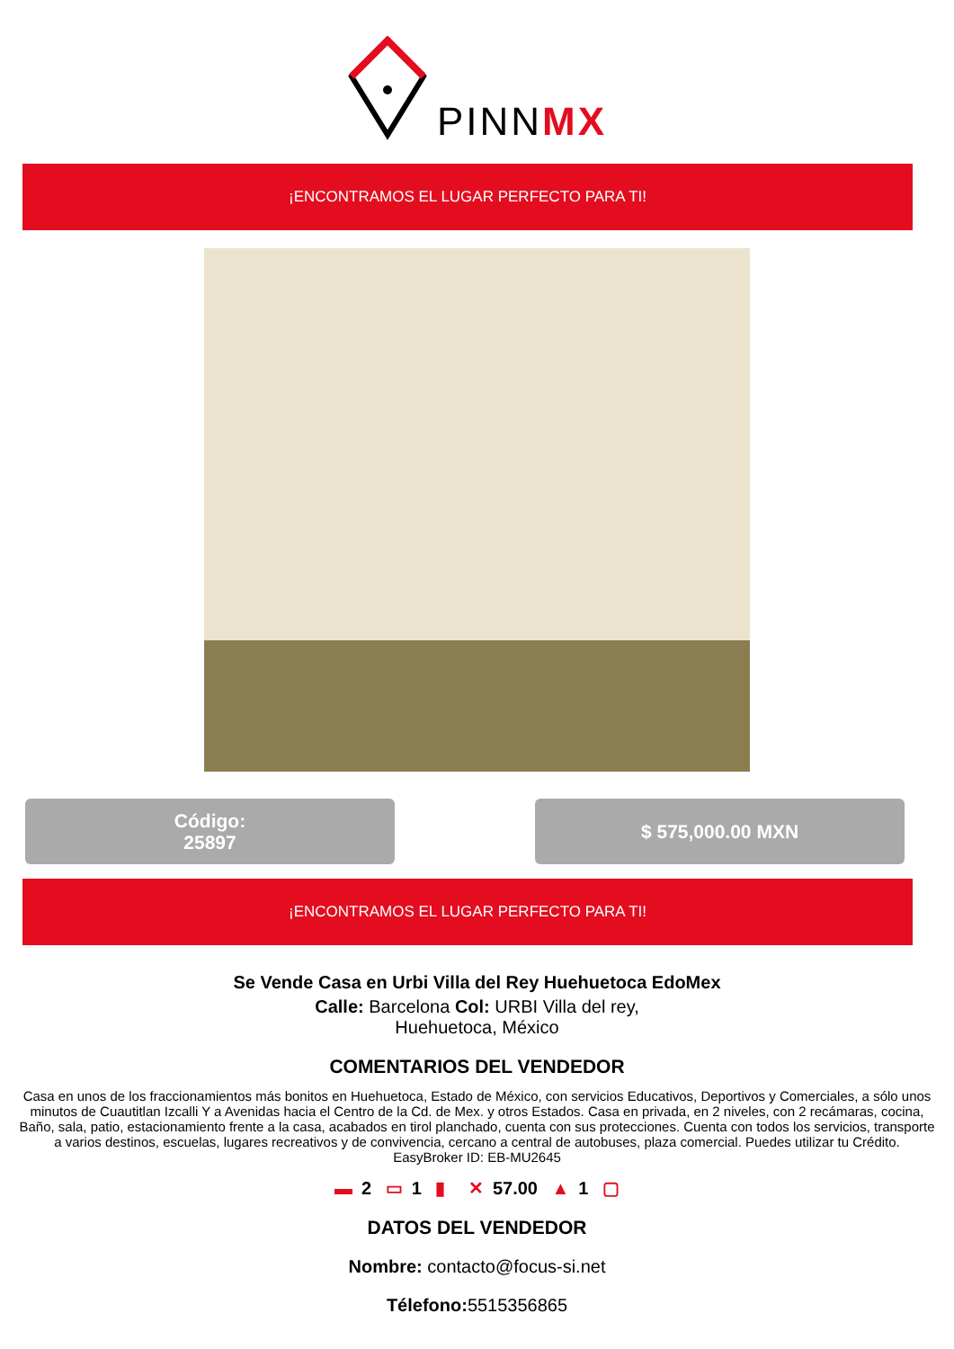PINNMX
¡ENCONTRAMOS EL LUGAR PERFECTO PARA TI!
Código:
25897
$ 575,000.00 MXN
¡ENCONTRAMOS EL LUGAR PERFECTO PARA TI!
Se Vende Casa en Urbi Villa del Rey Huehuetoca EdoMex
Calle: Barcelona Col: URBI Villa del rey,
Huehuetoca, México
COMENTARIOS DEL VENDEDOR
Casa en unos de los fraccionamientos más bonitos en Huehuetoca, Estado de México, con servicios Educativos, Deportivos y Comerciales, a sólo unos minutos de Cuautitlan Izcalli Y a Avenidas hacia el Centro de la Cd. de Mex. y otros Estados. Casa en privada, en 2 niveles, con 2 recámaras, cocina, Baño, sala, patio, estacionamiento frente a la casa, acabados en tirol planchado, cuenta con sus protecciones. Cuenta con todos los servicios, transporte a varios destinos, escuelas, lugares recreativos y de convivencia, cercano a central de autobuses, plaza comercial. Puedes utilizar tu Crédito. EasyBroker ID: EB-MU2645
▬ 2 ▭ 1 ▮ ✕ 57.00 ▲ 1 ▢
DATOS DEL VENDEDOR
Nombre: contacto@focus-si.net
Télefono: 5515356865